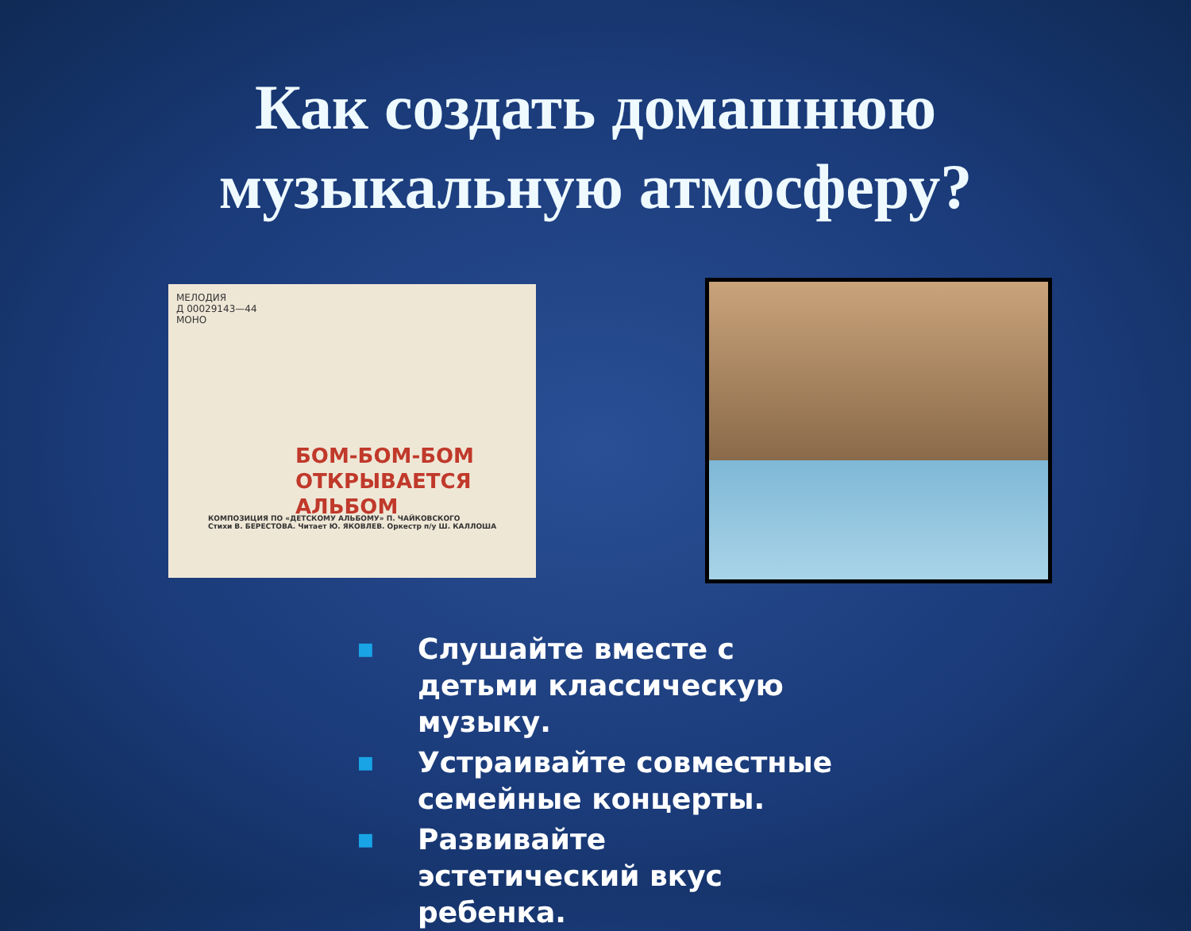Как создать домашнюю
музыкальную атмосферу?
МЕЛОДИЯ
Д 00029143—44
МОНО
БОМ-БОМ-БОМ
ОТКРЫВАЕТСЯ
АЛЬБОМ
КОМПОЗИЦИЯ ПО «ДЕТСКОМУ АЛЬБОМУ» П. ЧАЙКОВСКОГО
Стихи В. БЕРЕСТОВА. Читает Ю. ЯКОВЛЕВ. Оркестр п/у Ш. КАЛЛОША
■ Слушайте вместе с детьми классическую музыку.
■ Устраивайте совместные семейные концерты.
■ Развивайте эстетический вкус ребенка.